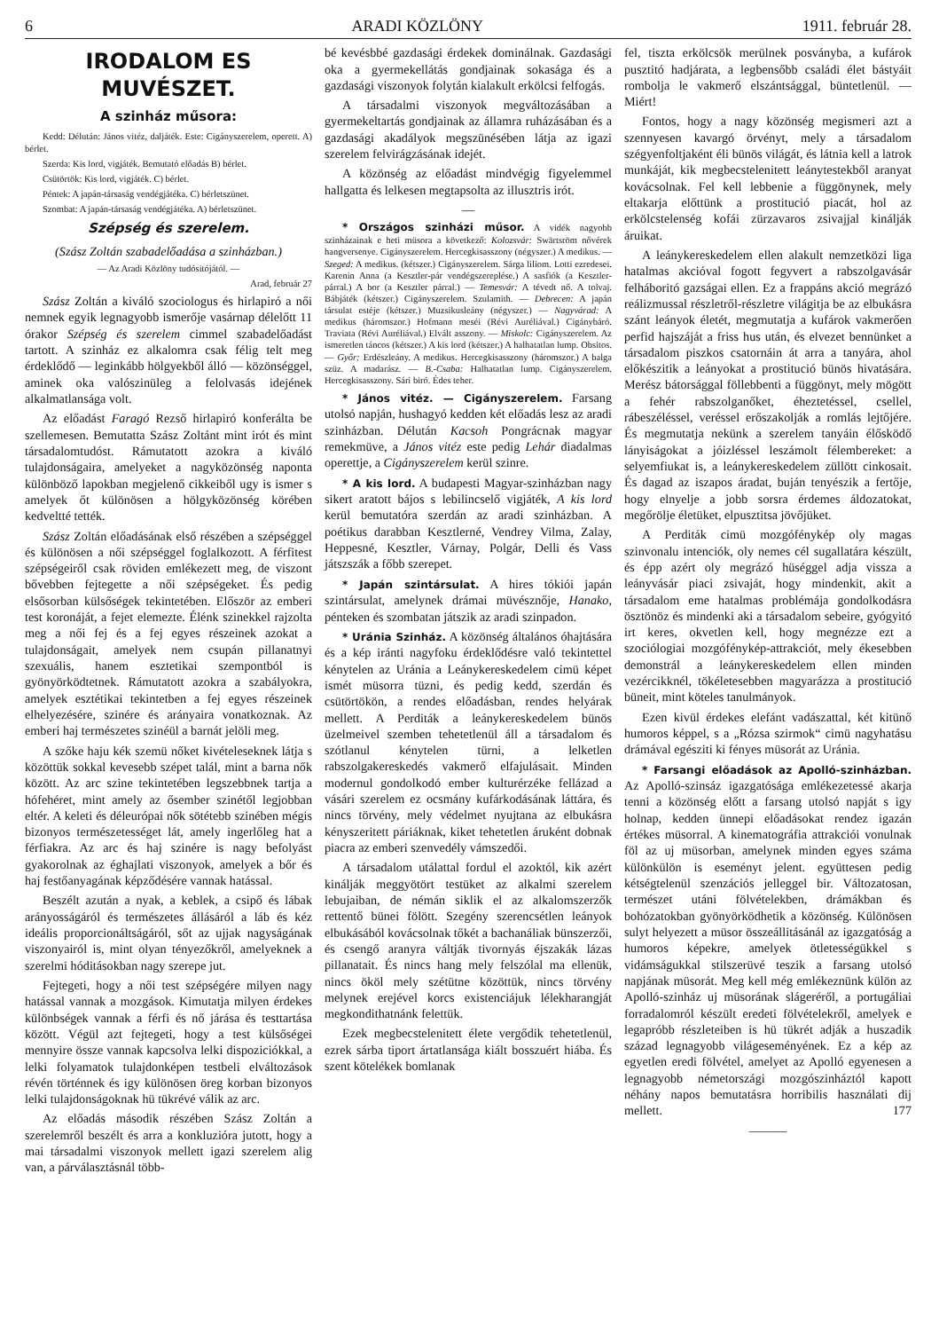6 ARADI KÖZLÖNY 1911. február 28.
IRODALOM ES MUVÉSZET.
A szinház műsora:
Kedd: Délután: János vitéz, daljáték. Este: Cigányszerelem, operett. A) bérlet.
Szerda: Kis lord, vigjáték. Bemutató előadás B) bérlet.
Csütörtök: Kis lord, vigjáték. C) bérlet.
Péntek: A japán-társaság vendégjátéka. C) bérletszünet.
Szombat: A japán-társaság vendégjátéka. A) bérletszünet.
Szépség és szerelem.
(Szász Zoltán szabadelőadása a szinházban.)
— Az Aradi Közlöny tudósitójától. —
Arad, február 27
Szász Zoltán a kiváló szociologus és hirlapiró a női nemnek egyik legnagyobb ismerője vasárnap délelőtt 11 órakor Szépség és szerelem cimmel szabadelőadást tartott. A szinház ez alkalomra csak félig telt meg érdeklődő — leginkább hölgyekből álló — közönséggel, aminek oka valószinüleg a felolvasás idejének alkalmatlansága volt.
Az előadást Faragó Rezső hirlapiró konferálta be szellemesen. Bemutatta Szász Zoltánt mint irót és mint társadalomtudóst. Rámutatott azokra a kiváló tulajdonságaira, amelyeket a nagyközönség naponta különböző lapokban megjelenő cikkeiből ugy is ismer s amelyek őt különösen a hölgyközönség körében kedveltté tették.
Szász Zoltán előadásának első részében a szépséggel és különösen a női szépséggel foglalkozott. A férfitest szépségeiről csak röviden emlékezett meg, de viszont bővebben fejtegette a női szépségeket. És pedig elsősorban külsőségek tekintetében. Először az emberi test koronáját, a fejet elemezte. Élénk szinekkel rajzolta meg a női fej és a fej egyes részeinek azokat a tulajdonságait, amelyek nem csupán pillanatnyi szexuális, hanem esztetikai szempontból is gyönyörködtetnek. Rámutatott azokra a szabályokra, amelyek esztétikai tekintetben a fej egyes részeinek elhelyezésére, szinére és arányaira vonatkoznak. Az emberi haj természetes szinéül a barnát jelöli meg.
A szőke haju kék szemü nőket kivételeseknek látja s közöttük sokkal kevesebb szépet talál, mint a barna nők között. Az arc szine tekintetében legszebbnek tartja a hófehéret, mint amely az ősember szinétől legjobban eltér. A keleti és déleurópai nők sötétebb szinében mégis bizonyos természetességet lát, amely ingerlőleg hat a férfiakra. Az arc és haj szinére is nagy befolyást gyakorolnak az éghajlati viszonyok, amelyek a bőr és haj festőanyagának képződésére vannak hatással.
Beszélt azután a nyak, a keblek, a csipő és lábak arányosságáról és természetes állásáról a láb és kéz ideális proporcionáltságáról, sőt az ujjak nagyságának viszonyairól is, mint olyan tényezőkről, amelyeknek a szerelmi hóditásokban nagy szerepe jut.
Fejtegeti, hogy a női test szépségére milyen nagy hatással vannak a mozgások. Kimutatja milyen érdekes különbségek vannak a férfi és nő járása és testtartása között. Végül azt fejtegeti, hogy a test külsőségei mennyire össze vannak kapcsolva lelki dispoziciókkal, a lelki folyamatok tulajdonképen testbeli elváltozások révén történnek és igy különösen öreg korban bizonyos lelki tulajdonságoknak hü tükrévé válik az arc.
Az előadás második részében Szász Zoltán a szerelemről beszélt és arra a konkluzióra jutott, hogy a mai társadalmi viszonyok mellett igazi szerelem alig van, a párválasztásnál több-
bé kevésbbé gazdasági érdekek dominálnak. Gazdasági oka a gyermekellátás gondjainak sokasága és a gazdasági viszonyok folytán kialakult erkölcsi felfogás.
A társadalmi viszonyok megváltozásában a gyermekeltartás gondjainak az államra ruházásában és a gazdasági akadályok megszünésében látja az igazi szerelem felvirágzásának idejét.
A közönség az előadást mindvégig figyelemmel hallgatta és lelkesen megtapsolta az illusztris irót.
—
* Országos szinházi műsor. A vidék nagyobb szinházainak e heti müsora a következő: Kolozsvár: Swärtsröm nővérek hangversenye. Cigányszerelem. Hercegkisasszony (négyszer.) A medikus. — Szeged: A medikus. (kétszer.) Cigányszerelem. Sárga liliom. Lotti ezredesei. Karenin Anna (a Kesztler-pár vendégszereplése.) A sasfiók (a Kesztler-párral.) A bor (a Kesztler párral.) — Temesvár: A tévedt nő. A tolvaj. Bábjáték (kétszer.) Cigányszerelem. Szulamith. — Debrecen: A japán társulat estéje (kétszer.) Muzsikusleány (négyszer.) — Nagyvárad: A medikus (háromszor.) Hofmann meséi (Révi Auréliával.) Cigánybáró. Traviata (Révi Auréliával.) Elvált asszony. — Miskolc: Cigányszerelem. Az ismeretlen táncos (kétszer.) A kis lord (kétszer.) A halhatatlan lump. Obsitos. — Győr: Erdészleány. A medikus. Hercegkisasszony (háromszor.) A balga szüz. A madarász. — B.-Csaba: Halhatatlan lump. Cigányszerelem. Hercegkisasszony. Sári biró. Édes teher.
* János vitéz. — Cigányszerelem. Farsang utolsó napján, hushagyó kedden két előadás lesz az aradi szinházban. Délután Kacsoh Pongrácnak magyar remekmüve, a János vitéz este pedig Lehár diadalmas operettje, a Cigányszerelem kerül szinre.
* A kis lord. A budapesti Magyar-szinházban nagy sikert aratott bájos s lebilincselő vigjáték, A kis lord kerül bemutatóra szerdán az aradi szinházban. A poétikus darabban Kesztlerné, Vendrey Vilma, Zalay, Heppesné, Kesztler, Várnay, Polgár, Delli és Vass játszszák a főbb szerepet.
* Japán szintársulat. A hires tókiói japán szintársulat, amelynek drámai müvésznője, Hanako, pénteken és szombatan játszik az aradi szinpadon.
* Uránia Szinház. A közönség általános óhajtására és a kép iránti nagyfoku érdeklődésre való tekintettel kénytelen az Uránia a Leánykereskedelem cimü képet ismét müsorra tüzni, és pedig kedd, szerdán és csütörtökön, a rendes előadásban, rendes helyárak mellett. A Perditák a leánykereskedelem bünös üzelmeivel szemben tehetetlenül áll a társadalom és szótlanul kénytelen türni, a lelketlen rabszolgakereskedés vakmerő elfajulásait. Minden modernul gondolkodó ember kulturérzéke fellázad a vásári szerelem ez ocsmány kufárkodásának láttára, és nincs törvény, mely védelmet nyujtana az elbukásra kényszeritett páriáknak, kiket tehetetlen áruként dobnak piacra az emberi szenvedély vámszedői.
A társadalom utálattal fordul el azoktól, kik azért kinálják meggyötört testüket az alkalmi szerelem lebujaiban, de némán siklik el az alkalomszerzők rettentő bünei fölött. Szegény szerencsétlen leányok elbukásából kovácsolnak tőkét a bachanáliak bünszerzői, és csengő aranyra váltják tivornyás éjszakák lázas pillanatait. És nincs hang mely felszólal ma ellenük, nincs ököl mely szétütne közöttük, nincs törvény melynek erejével korcs existenciájuk lélekharangját megkondithatnánk felettük.
Ezek megbecstelenitett élete vergődik tehetetlenül, ezrek sárba tiport ártatlansága kiált bosszuért hiába. És szent kötelékek bomlanak
fel, tiszta erkölcsök merülnek posványba, a kufárok pusztitó hadjárata, a legbensőbb családi élet bástyáit rombolja le vakmerő elszántsággal, büntetlenül. — Miért!
Fontos, hogy a nagy közönség megismeri azt a szennyesen kavargó örvényt, mely a társadalom szégyenfoltjaként éli bünös világát, és látnia kell a latrok munkáját, kik megbecstelenitett leánytestekből aranyat kovácsolnak. Fel kell lebbenie a függönynek, mely eltakarja előttünk a prostitució piacát, hol az erkölcstelenség kofái zürzavaros zsivajjal kinálják áruikat.
A leánykereskedelem ellen alakult nemzetközi liga hatalmas akcióval fogott fegyvert a rabszolgavásár felháboritó gazságai ellen. Ez a frappáns akció megrázó reálizmussal részletről-részletre világitja be az elbukásra szánt leányok életét, megmutatja a kufárok vakmerően perfid hajszáját a friss hus után, és elvezet bennünket a társadalom piszkos csatornáin át arra a tanyára, ahol előkészitik a leányokat a prostitució bünös hivatására. Merész bátorsággal föllebbenti a függönyt, mely mögött a fehér rabszolganőket, éheztetéssel, csellel, rábeszéléssel, veréssel erőszakolják a romlás lejtőjére. És megmutatja nekünk a szerelem tanyáin élősködő lányiságokat a jóizléssel leszámolt félembereket: a selyemfiukat is, a leánykereskedelem züllött cinkosait. És dagad az iszapos áradat, buján tenyészik a fertője, hogy elnyelje a jobb sorsra érdemes áldozatokat, megőrölje életüket, elpusztitsa jövőjüket.
A Perditák cimü mozgófénykép oly magas szinvonalu intenciók, oly nemes cél sugallatára készült, és épp azért oly megrázó hüséggel adja vissza a leányvásár piaci zsivaját, hogy mindenkit, akit a társadalom eme hatalmas problémája gondolkodásra ösztönöz és mindenki aki a társadalom sebeire, gyógyitó irt keres, okvetlen kell, hogy megnézze ezt a szociólogiai mozgófénykép-attrakciót, mely ékesebben demonstrál a leánykereskedelem ellen minden vezércikknél, tökéletesebben magyarázza a prostitució büneit, mint köteles tanulmányok.
Ezen kivül érdekes elefánt vadászattal, két kitünő humoros képpel, s a „Rózsa szirmok“ cimü nagyhatásu drámával egésziti ki fényes müsorát az Uránia.
* Farsangi előadások az Apolló-szinházban. Az Apolló-szinsáz igazgatósága emlékezetessé akarja tenni a közönség előtt a farsang utolsó napját s igy holnap, kedden ünnepi előadásokat rendez igazán értékes müsorral. A kinematográfia attrakciói vonulnak föl az uj müsorban, amelynek minden egyes száma különkülön is eseményt jelent. együttesen pedig kétségtelenül szenzációs jelleggel bir. Változatosan, természet utáni fölvételekben, drámákban és bohózatokban gyönyörködhetik a közönség. Különösen sulyt helyezett a müsor összeállitásánál az igazgatóság a humoros képekre, amelyek ötletességükkel s vidámságukkal stilszerüvé teszik a farsang utolsó napjának müsorát. Meg kell még emlékeznünk külön az Apolló-szinház uj müsorának slágeréről, a portugáliai forradalomról készült eredeti fölvételekről, amelyek e legapróbb részleteiben is hü tükrét adják a huszadik század legnagyobb világeseményének. Ez a kép az egyetlen eredi fölvétel, amelyet az Apolló egyenesen a legnagyobb németországi mozgószinháztól kapott néhány napos bemutatásra horribilis használati dij mellett. 177
———